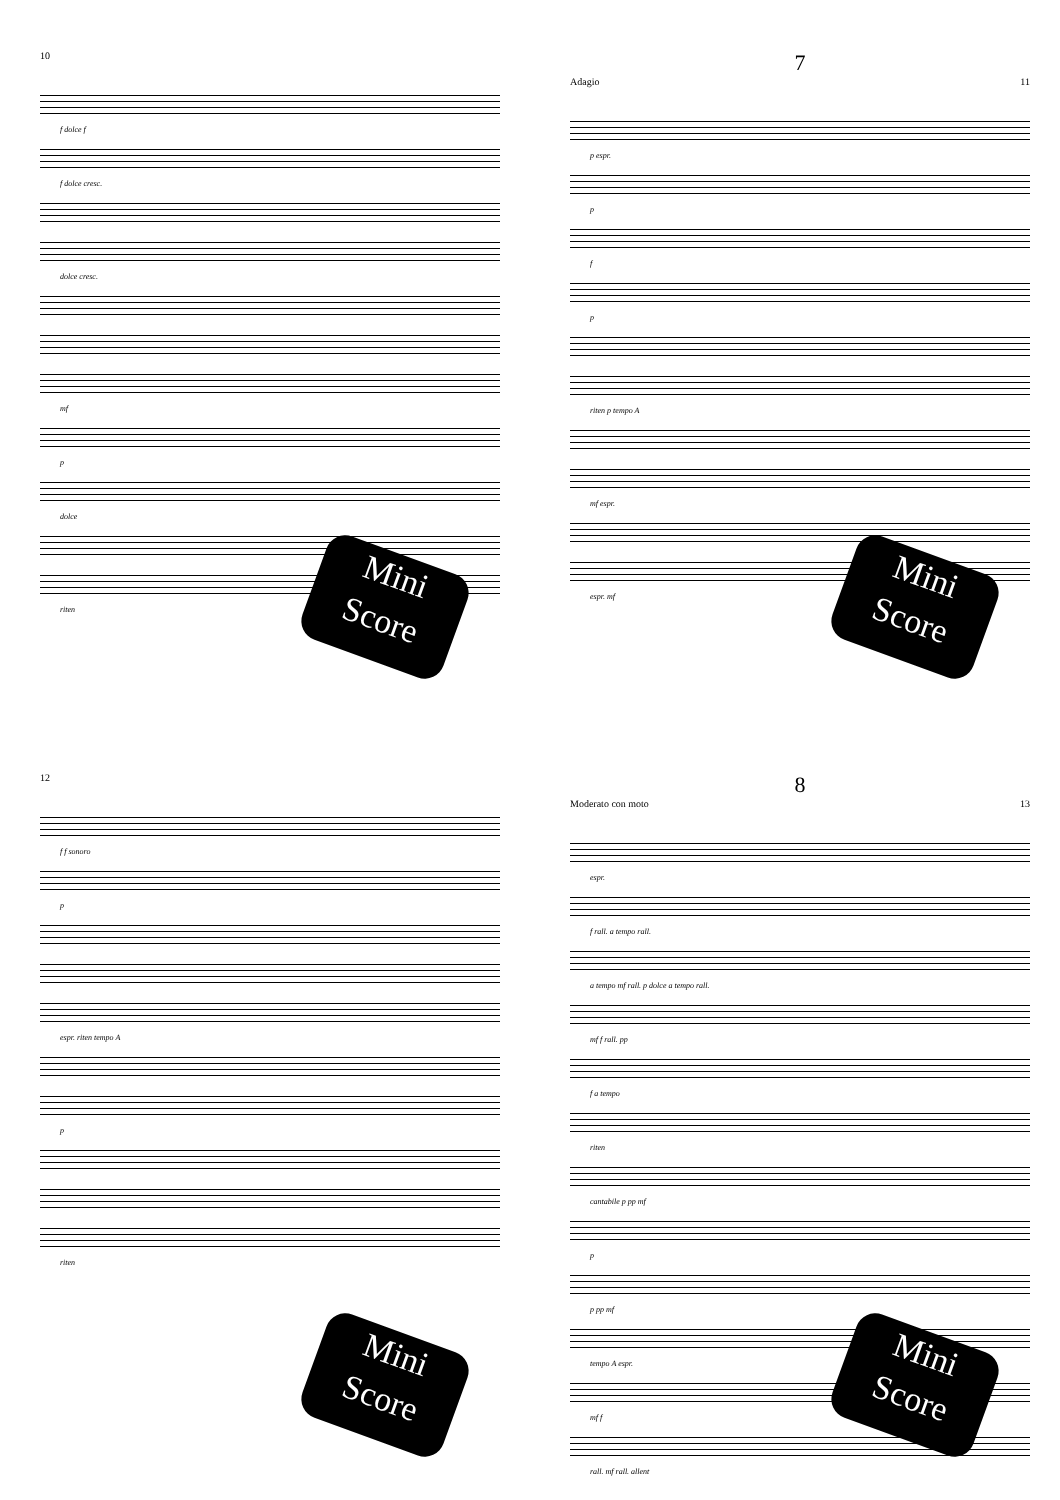10
f dolce f
f dolce cresc.
dolce cresc.
mf
p
dolce
riten
Mini Score
7
Adagio 11
p espr.
p
f
p
riten p tempo A
mf espr.
espr. mf
Mini Score
12
f f sonoro
p
espr. riten tempo A
p
riten
Mini Score
8
Moderato con moto 13
espr.
f rall. a tempo rall.
a tempo mf rall. p dolce a tempo rall.
mf f rall. pp
f a tempo
riten
cantabile p pp mf
p
p pp mf
tempo A espr.
mf f
rall. mf rall. allent
Mini Score